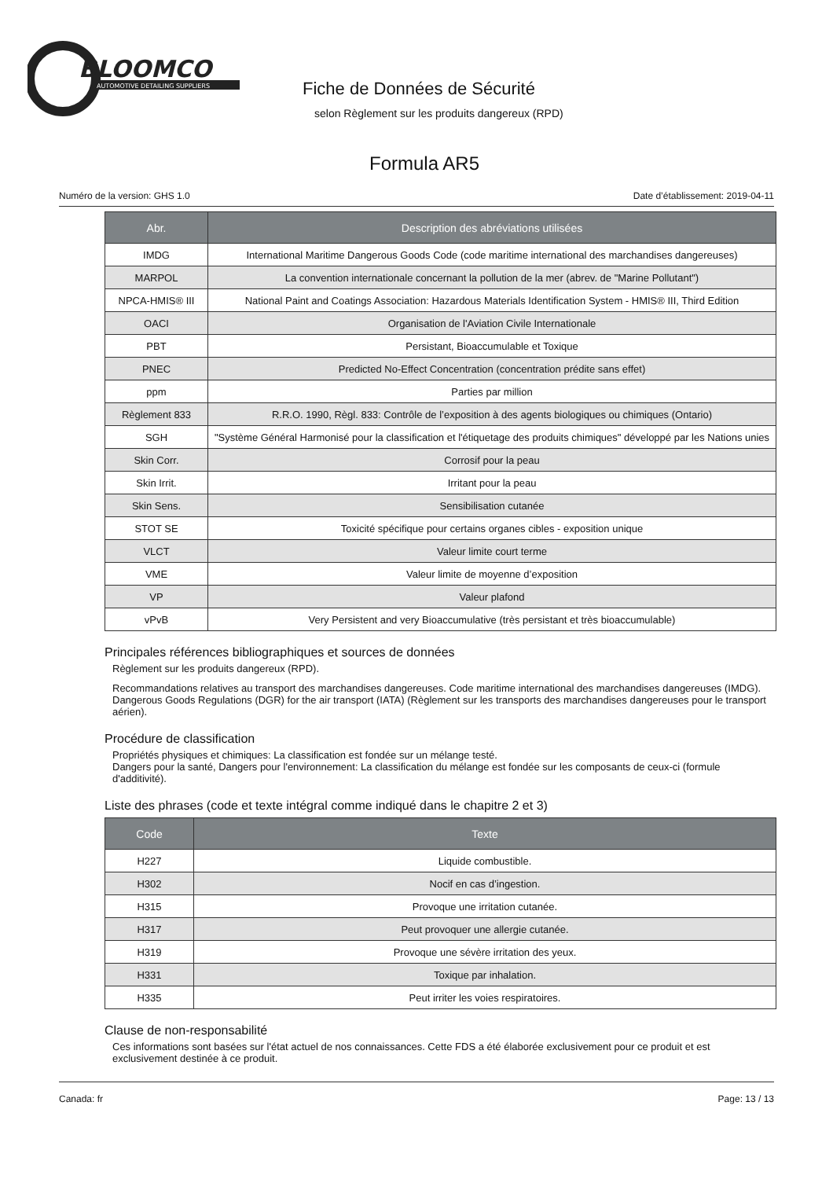BLOOMCO
AUTOMOTIVE DETAILING SUPPLIERS
Fiche de Données de Sécurité
selon Règlement sur les produits dangereux (RPD)
Formula AR5
Numéro de la version: GHS 1.0 Date d’établissement: 2019-04-11
| Abr. | Description des abréviations utilisées |
| --- | --- |
| IMDG | International Maritime Dangerous Goods Code (code maritime international des marchandises dangereuses) |
| MARPOL | La convention internationale concernant la pollution de la mer (abrev. de "Marine Pollutant") |
| NPCA-HMIS® III | National Paint and Coatings Association: Hazardous Materials Identification System - HMIS® III, Third Edition |
| OACI | Organisation de l'Aviation Civile Internationale |
| PBT | Persistant, Bioaccumulable et Toxique |
| PNEC | Predicted No-Effect Concentration (concentration prédite sans effet) |
| ppm | Parties par million |
| Règlement 833 | R.R.O. 1990, Règl. 833: Contrôle de l’exposition à des agents biologiques ou chimiques (Ontario) |
| SGH | "Système Général Harmonisé pour la classification et l'étiquetage des produits chimiques" développé par les Nations unies |
| Skin Corr. | Corrosif pour la peau |
| Skin Irrit. | Irritant pour la peau |
| Skin Sens. | Sensibilisation cutanée |
| STOT SE | Toxicité spécifique pour certains organes cibles - exposition unique |
| VLCT | Valeur limite court terme |
| VME | Valeur limite de moyenne d’exposition |
| VP | Valeur plafond |
| vPvB | Very Persistent and very Bioaccumulative (très persistant et très bioaccumulable) |
Principales références bibliographiques et sources de données
Règlement sur les produits dangereux (RPD).
Recommandations relatives au transport des marchandises dangereuses. Code maritime international des marchandises dangereuses (IMDG). Dangerous Goods Regulations (DGR) for the air transport (IATA) (Règlement sur les transports des marchandises dangereuses pour le transport aérien).
Procédure de classification
Propriétés physiques et chimiques: La classification est fondée sur un mélange testé.
Dangers pour la santé, Dangers pour l'environnement: La classification du mélange est fondée sur les composants de ceux-ci (formule d'additivité).
Liste des phrases (code et texte intégral comme indiqué dans le chapitre 2 et 3)
| Code | Texte |
| --- | --- |
| H227 | Liquide combustible. |
| H302 | Nocif en cas d’ingestion. |
| H315 | Provoque une irritation cutanée. |
| H317 | Peut provoquer une allergie cutanée. |
| H319 | Provoque une sévère irritation des yeux. |
| H331 | Toxique par inhalation. |
| H335 | Peut irriter les voies respiratoires. |
Clause de non-responsabilité
Ces informations sont basées sur l'état actuel de nos connaissances. Cette FDS a été élaborée exclusivement pour ce produit et est exclusivement destinée à ce produit.
Canada: fr Page: 13 / 13